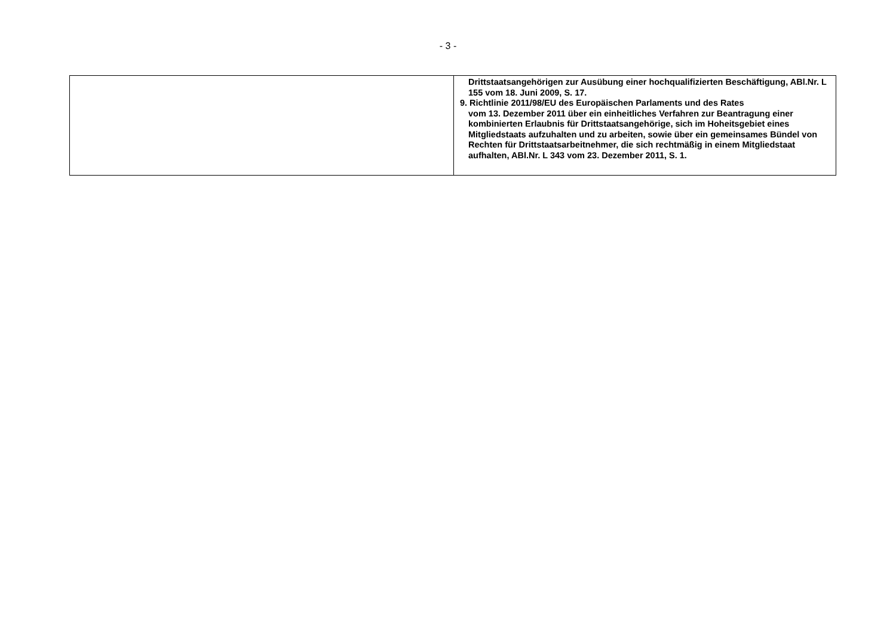- 3 -
| | Drittstaatsangehörigen zur Ausübung einer hochqualifizierten Beschäftigung, ABl.Nr. L 155 vom 18. Juni 2009, S. 17. 9. Richtlinie 2011/98/EU des Europäischen Parlaments und des Rates vom 13. Dezember 2011 über ein einheitliches Verfahren zur Beantragung einer kombinierten Erlaubnis für Drittstaatsangehörige, sich im Hoheitsgebiet eines Mitgliedstaats aufzuhalten und zu arbeiten, sowie über ein gemeinsames Bündel von Rechten für Drittstaatsarbeitnehmer, die sich rechtmäßig in einem Mitgliedstaat aufhalten, ABl.Nr. L 343 vom 23. Dezember 2011, S. 1. |